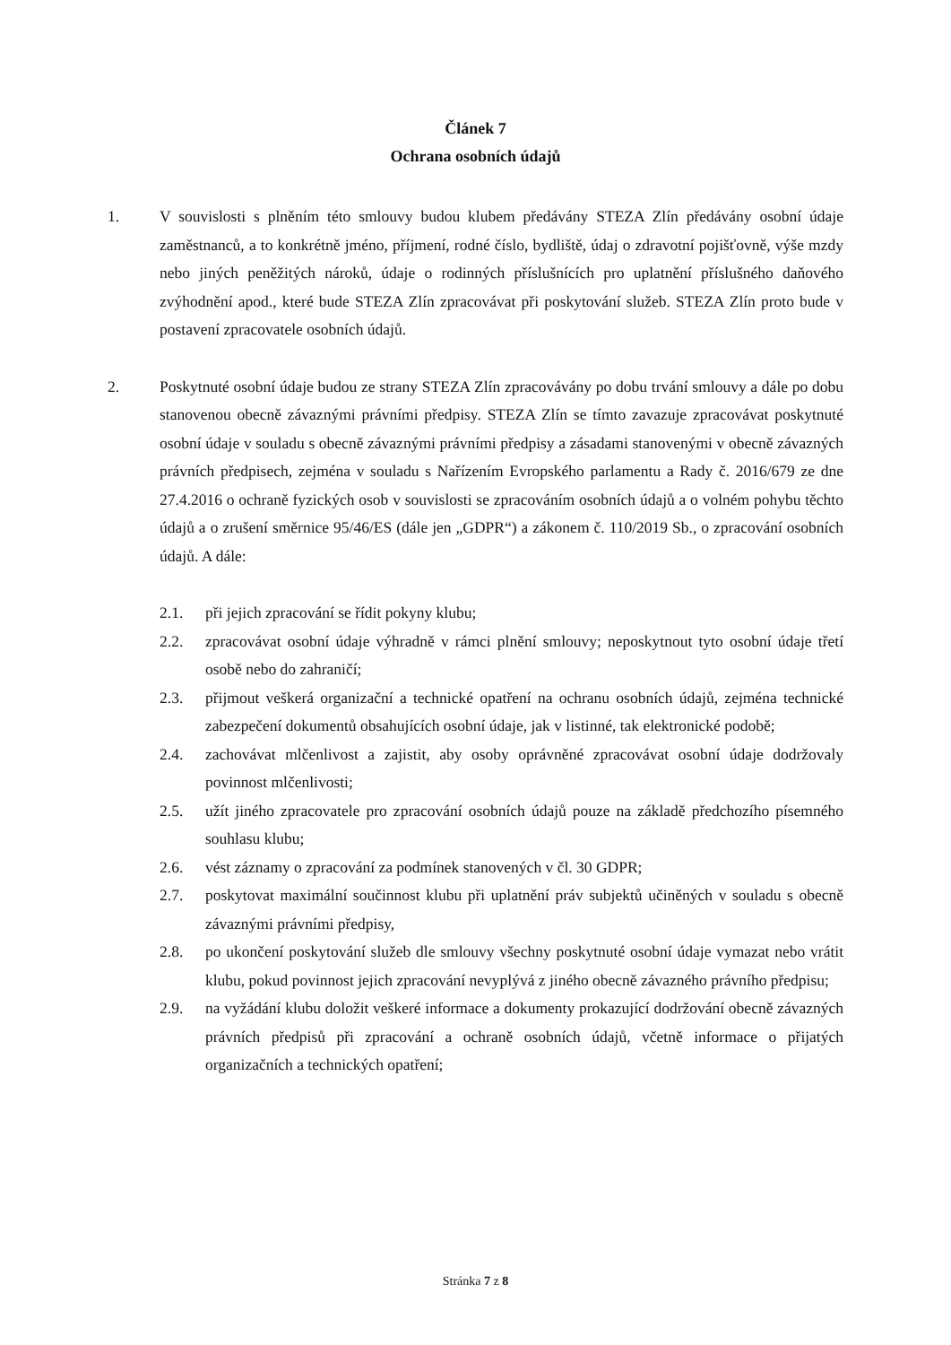Článek 7
Ochrana osobních údajů
1. V souvislosti s plněním této smlouvy budou klubem předávány STEZA Zlín předávány osobní údaje zaměstnanců, a to konkrétně jméno, příjmení, rodné číslo, bydliště, údaj o zdravotní pojišťovně, výše mzdy nebo jiných peněžitých nároků, údaje o rodinných příslušnících pro uplatnění příslušného daňového zvýhodnění apod., které bude STEZA Zlín zpracovávat při poskytování služeb. STEZA Zlín proto bude v postavení zpracovatele osobních údajů.
2. Poskytnuté osobní údaje budou ze strany STEZA Zlín zpracovávány po dobu trvání smlouvy a dále po dobu stanovenou obecně závaznými právními předpisy. STEZA Zlín se tímto zavazuje zpracovávat poskytnuté osobní údaje v souladu s obecně závaznými právními předpisy a zásadami stanovenými v obecně závazných právních předpisech, zejména v souladu s Nařízením Evropského parlamentu a Rady č. 2016/679 ze dne 27.4.2016 o ochraně fyzických osob v souvislosti se zpracováním osobních údajů a o volném pohybu těchto údajů a o zrušení směrnice 95/46/ES (dále jen „GDPR“) a zákonem č. 110/2019 Sb., o zpracování osobních údajů. A dále:
2.1. při jejich zpracování se řídit pokyny klubu;
2.2. zpracovávat osobní údaje výhradně v rámci plnění smlouvy; neposkytnout tyto osobní údaje třetí osobě nebo do zahraničí;
2.3. přijmout veškerá organizační a technické opatření na ochranu osobních údajů, zejména technické zabezpečení dokumentů obsahujících osobní údaje, jak v listinné, tak elektronické podobě;
2.4. zachovávat mlčenlivost a zajistit, aby osoby oprávněné zpracovávat osobní údaje dodržovaly povinnost mlčenlivosti;
2.5. užít jiného zpracovatele pro zpracování osobních údajů pouze na základě předchozího písemného souhlasu klubu;
2.6. vést záznamy o zpracování za podmínek stanovených v čl. 30 GDPR;
2.7. poskytovat maximální součinnost klubu při uplatnění práv subjektů učiněných v souladu s obecně závaznými právními předpisy,
2.8. po ukončení poskytování služeb dle smlouvy všechny poskytnuté osobní údaje vymazat nebo vrátit klubu, pokud povinnost jejich zpracování nevyplývá z jiného obecně závazného právního předpisu;
2.9. na vyžádání klubu doložit veškeré informace a dokumenty prokazující dodržování obecně závazných právních předpisů při zpracování a ochraně osobních údajů, včetně informace o přijatých organizačních a technických opatření;
Stránka 7 z 8